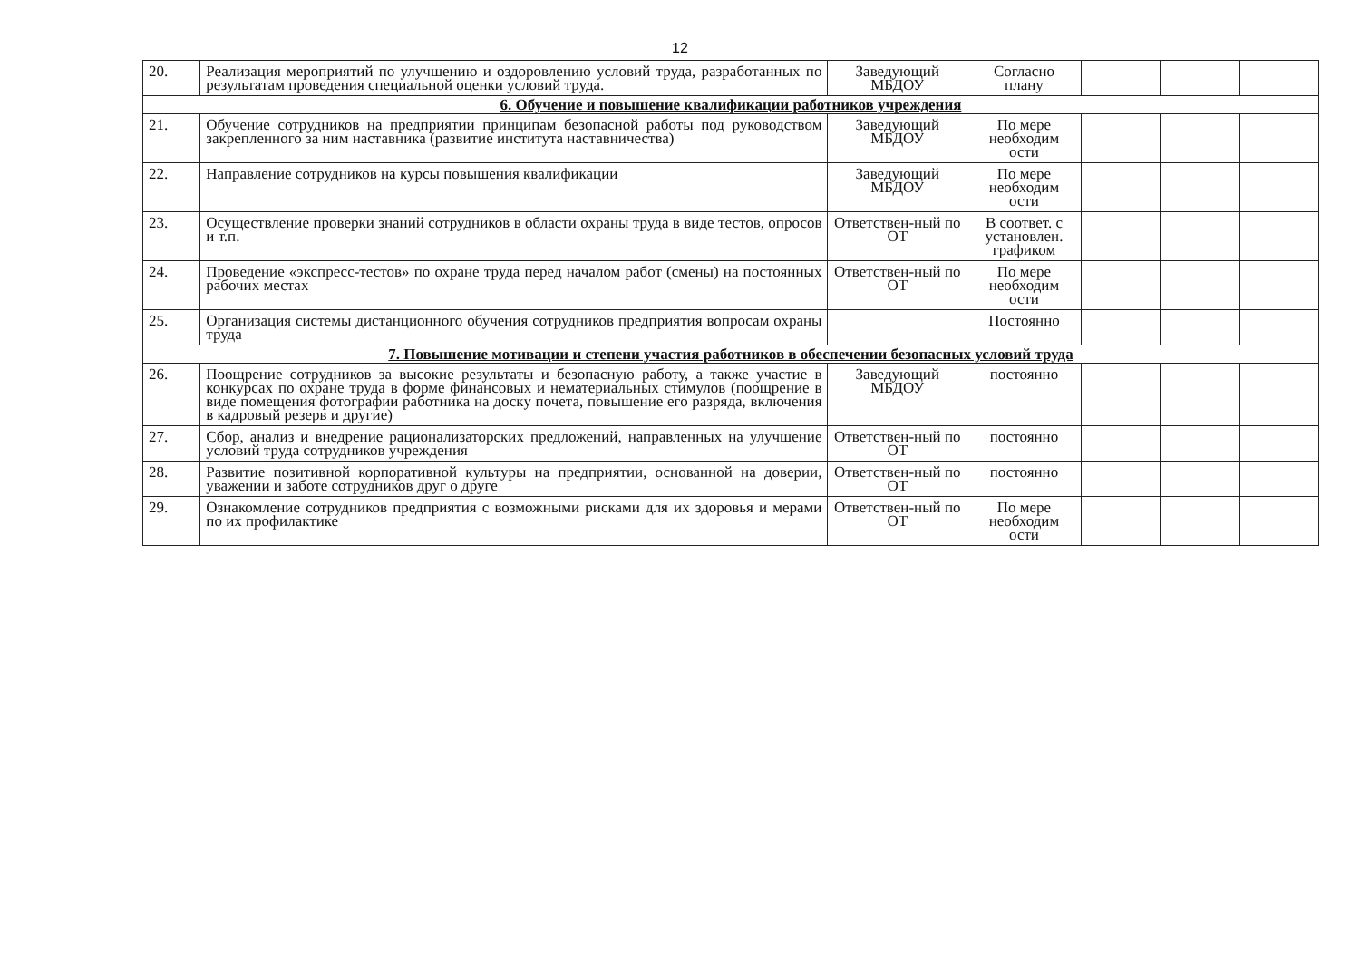12
| 20. | Реализация мероприятий по улучшению и оздоровлению условий труда, разработанных по результатам проведения специальной оценки условий труда. | Заведующий МБДОУ | Согласно плану | | | |
| 6. Обучение и повышение квалификации работников учреждения | | | | | | |
| 21. | Обучение сотрудников на предприятии принципам безопасной работы под руководством закрепленного за ним наставника (развитие института наставничества) | Заведующий МБДОУ | По мере необходим ости | | | |
| 22. | Направление сотрудников на курсы повышения квалификации | Заведующий МБДОУ | По мере необходим ости | | | |
| 23. | Осуществление проверки знаний сотрудников в области охраны труда в виде тестов, опросов и т.п. | Ответствен-ный по ОТ | В соответ. с установлен. графиком | | | |
| 24. | Проведение «экспресс-тестов» по охране труда перед началом работ (смены) на постоянных рабочих местах | Ответствен-ный по ОТ | По мере необходим ости | | | |
| 25. | Организация системы дистанционного обучения сотрудников предприятия вопросам охраны труда | | Постоянно | | | |
| 7. Повышение мотивации и степени участия работников в обеспечении безопасных условий труда | | | | | | |
| 26. | Поощрение сотрудников за высокие результаты и безопасную работу, а также участие в конкурсах по охране труда в форме финансовых и нематериальных стимулов (поощрение в виде помещения фотографии работника на доску почета, повышение его разряда, включения в кадровый резерв и другие) | Заведующий МБДОУ | постоянно | | | |
| 27. | Сбор, анализ и внедрение рационализаторских предложений, направленных на улучшение условий труда сотрудников учреждения | Ответствен-ный по ОТ | постоянно | | | |
| 28. | Развитие позитивной корпоративной культуры на предприятии, основанной на доверии, уважении и заботе сотрудников друг о друге | Ответствен-ный по ОТ | постоянно | | | |
| 29. | Ознакомление сотрудников предприятия с возможными рисками для их здоровья и мерами по их профилактике | Ответствен-ный по ОТ | По мере необходим ости | | | |